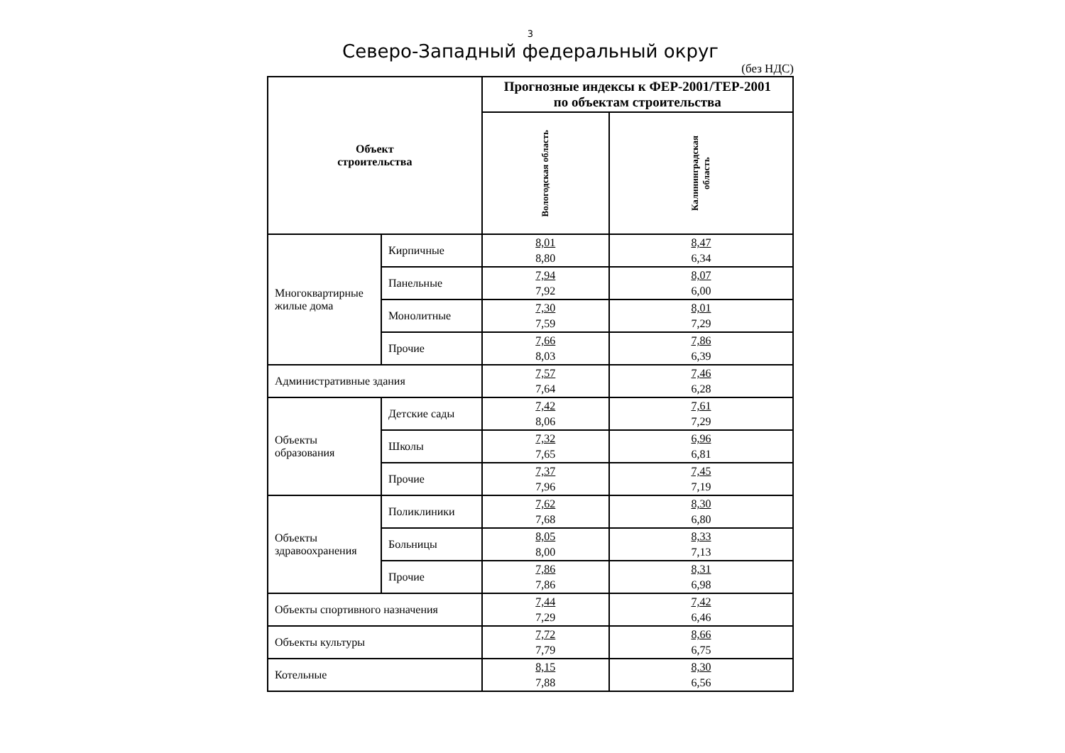3
Северо-Западный федеральный округ
(без НДС)
| Объект строительства | | Прогнозные индексы к ФЕР-2001/ТЕР-2001 по объектам строительства | |
| --- | --- | --- | --- |
| | | Вологодская область | Калининградская область |
| Многоквартирные жилые дома | Кирпичные | 8,01 8,80 | 8,47 6,34 |
| | Панельные | 7,94 7,92 | 8,07 6,00 |
| | Монолитные | 7,30 7,59 | 8,01 7,29 |
| | Прочие | 7,66 8,03 | 7,86 6,39 |
| Административные здания | | 7,57 7,64 | 7,46 6,28 |
| Объекты образования | Детские сады | 7,42 8,06 | 7,61 7,29 |
| | Школы | 7,32 7,65 | 6,96 6,81 |
| | Прочие | 7,37 7,96 | 7,45 7,19 |
| Объекты здравоохранения | Поликлиники | 7,62 7,68 | 8,30 6,80 |
| | Больницы | 8,05 8,00 | 8,33 7,13 |
| | Прочие | 7,86 7,86 | 8,31 6,98 |
| Объекты спортивного назначения | | 7,44 7,29 | 7,42 6,46 |
| Объекты культуры | | 7,72 7,79 | 8,66 6,75 |
| Котельные | | 8,15 7,88 | 8,30 6,56 |